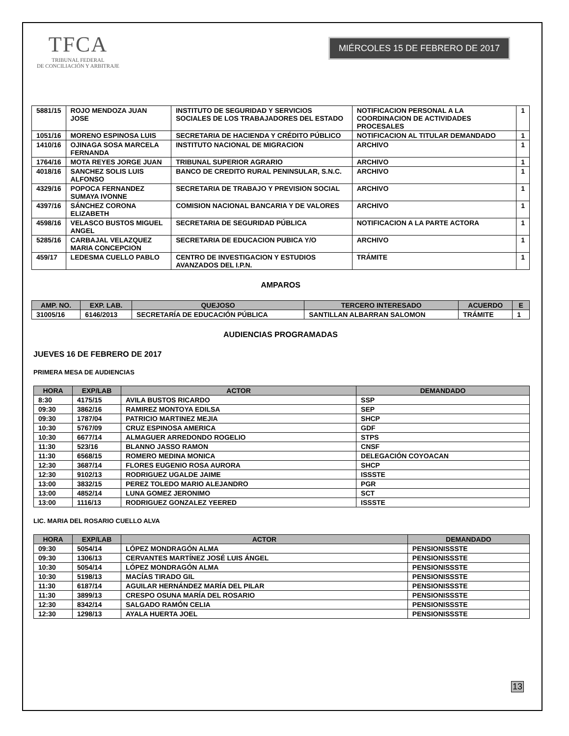TFCA
TRIBUNAL FEDERAL
DE CONCILIACIÓN Y ARBITRAJE
MIÉRCOLES 15 DE FEBRERO DE 2017
| 5881/15 | ROJO MENDOZA JUAN JOSE | INSTITUTO DE SEGURIDAD Y SERVICIOS SOCIALES DE LOS TRABAJADORES DEL ESTADO | NOTIFICACION PERSONAL A LA COORDINACION DE ACTIVIDADES PROCESALES | 1 |
| 1051/16 | MORENO ESPINOSA LUIS | SECRETARIA DE HACIENDA Y CRÉDITO PÚBLICO | NOTIFICACION AL TITULAR DEMANDADO | 1 |
| 1410/16 | OJINAGA SOSA MARCELA FERNANDA | INSTITUTO NACIONAL DE MIGRACION | ARCHIVO | 1 |
| 1764/16 | MOTA REYES JORGE JUAN | TRIBUNAL SUPERIOR AGRARIO | ARCHIVO | 1 |
| 4018/16 | SANCHEZ SOLIS LUIS ALFONSO | BANCO DE CREDITO RURAL PENINSULAR, S.N.C. | ARCHIVO | 1 |
| 4329/16 | POPOCA FERNANDEZ SUMAYA IVONNE | SECRETARIA DE TRABAJO Y PREVISION SOCIAL | ARCHIVO | 1 |
| 4397/16 | SÁNCHEZ CORONA ELIZABETH | COMISION NACIONAL BANCARIA Y DE VALORES | ARCHIVO | 1 |
| 4598/16 | VELASCO BUSTOS MIGUEL ANGEL | SECRETARIA DE SEGURIDAD PÚBLICA | NOTIFICACION A LA PARTE ACTORA | 1 |
| 5285/16 | CARBAJAL VELAZQUEZ MARIA CONCEPCION | SECRETARIA DE EDUCACION PUBICA Y/O | ARCHIVO | 1 |
| 459/17 | LEDESMA CUELLO PABLO | CENTRO DE INVESTIGACION Y ESTUDIOS AVANZADOS DEL I.P.N. | TRÁMITE | 1 |
AMPAROS
| AMP. NO. | EXP. LAB. | QUEJOSO | TERCERO INTERESADO | ACUERDO | E |
| --- | --- | --- | --- | --- | --- |
| 31005/16 | 6146/2013 | SECRETARÍA DE EDUCACIÓN PÚBLICA | SANTILLAN ALBARRAN SALOMON | TRÁMITE | 1 |
AUDIENCIAS PROGRAMADAS
JUEVES 16 DE FEBRERO DE 2017
PRIMERA MESA DE AUDIENCIAS
| HORA | EXP/LAB | ACTOR | DEMANDADO |
| --- | --- | --- | --- |
| 8:30 | 4175/15 | AVILA BUSTOS RICARDO | SSP |
| 09:30 | 3862/16 | RAMIREZ MONTOYA EDILSA | SEP |
| 09:30 | 1787/04 | PATRICIO MARTINEZ MEJIA | SHCP |
| 10:30 | 5767/09 | CRUZ ESPINOSA AMERICA | GDF |
| 10:30 | 6677/14 | ALMAGUER ARREDONDO ROGELIO | STPS |
| 11:30 | 523/16 | BLANNO JASSO RAMON | CNSF |
| 11:30 | 6568/15 | ROMERO MEDINA MONICA | DELEGACIÓN COYOACAN |
| 12:30 | 3687/14 | FLORES EUGENIO ROSA AURORA | SHCP |
| 12:30 | 9102/13 | RODRIGUEZ UGALDE JAIME | ISSSTE |
| 13:00 | 3832/15 | PEREZ TOLEDO MARIO ALEJANDRO | PGR |
| 13:00 | 4852/14 | LUNA GOMEZ JERONIMO | SCT |
| 13:00 | 1116/13 | RODRIGUEZ GONZALEZ YEERED | ISSSTE |
LIC. MARIA DEL ROSARIO CUELLO ALVA
| HORA | EXP/LAB | ACTOR | DEMANDADO |
| --- | --- | --- | --- |
| 09:30 | 5054/14 | LÓPEZ MONDRAGÓN ALMA | PENSIONISSSTE |
| 09:30 | 1306/13 | CERVANTES MARTÍNEZ JOSÉ LUIS ÁNGEL | PENSIONISSSTE |
| 10:30 | 5054/14 | LÓPEZ MONDRAGÓN ALMA | PENSIONISSSTE |
| 10:30 | 5198/13 | MACÍAS TIRADO GIL | PENSIONISSSTE |
| 11:30 | 6187/14 | AGUILAR HERNÁNDEZ MARÍA DEL PILAR | PENSIONISSSTE |
| 11:30 | 3899/13 | CRESPO OSUNA MARÍA DEL ROSARIO | PENSIONISSSTE |
| 12:30 | 8342/14 | SALGADO RAMÓN CELIA | PENSIONISSSTE |
| 12:30 | 1298/13 | AYALA HUERTA JOEL | PENSIONISSSTE |
13